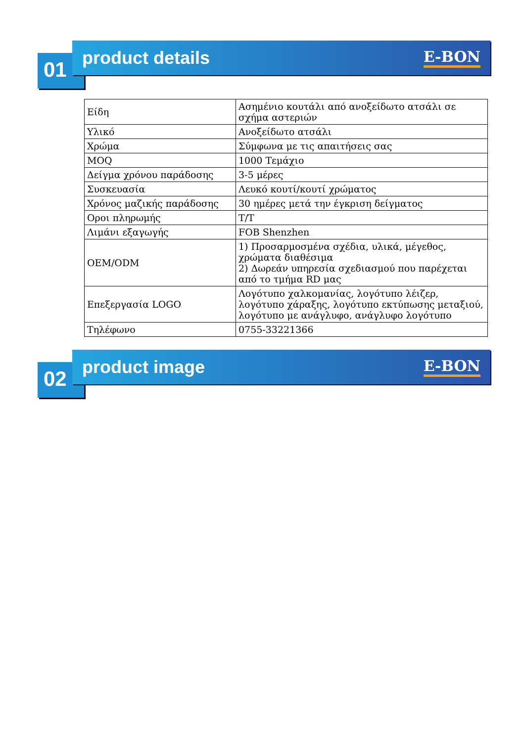01
product details E-BON
| Είδη | Ασημένιο κουτάλι από ανοξείδωτο ατσάλι σε σχήμα αστεριών |
| Υλικό | Ανοξείδωτο ατσάλι |
| Χρώμα | Σύμφωνα με τις απαιτήσεις σας |
| MOQ | 1000 Τεμάχιο |
| Δείγμα χρόνου παράδοσης | 3-5 μέρες |
| Συσκευασία | Λευκό κουτί/κουτί χρώματος |
| Χρόνος μαζικής παράδοσης | 30 ημέρες μετά την έγκριση δείγματος |
| Οροι πληρωμής | T/T |
| Λιμάνι εξαγωγής | FOB Shenzhen |
| OEM/ODM | 1) Προσαρμοσμένα σχέδια, υλικά, μέγεθος, χρώματα διαθέσιμα 2) Δωρεάν υπηρεσία σχεδιασμού που παρέχεται από το τμήμα RD μας |
| Επεξεργασία LOGO | Λογότυπο χαλκομανίας, λογότυπο λέιζερ, λογότυπο χάραξης, λογότυπο εκτύπωσης μεταξιού, λογότυπο με ανάγλυφο, ανάγλυφο λογότυπο |
| Τηλέφωνο | 0755-33221366 |
02
product image E-BON